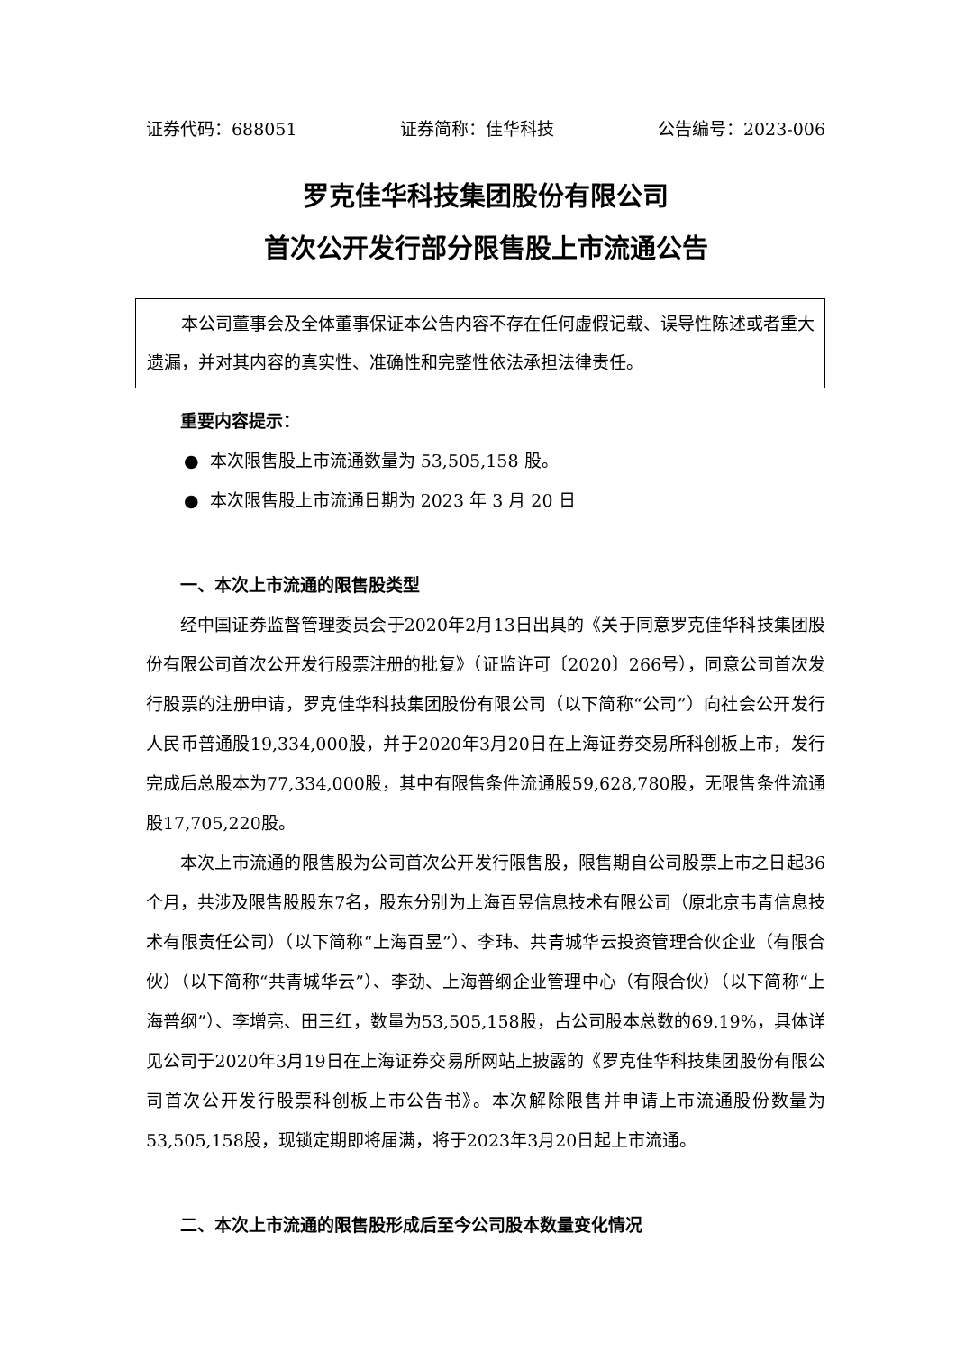证券代码：688051 证券简称：佳华科技 公告编号：2023-006
罗克佳华科技集团股份有限公司
首次公开发行部分限售股上市流通公告
本公司董事会及全体董事保证本公告内容不存在任何虚假记载、误导性陈述或者重大遗漏，并对其内容的真实性、准确性和完整性依法承担法律责任。
重要内容提示：
● 本次限售股上市流通数量为 53,505,158 股。
● 本次限售股上市流通日期为 2023 年 3 月 20 日
一、本次上市流通的限售股类型
经中国证券监督管理委员会于2020年2月13日出具的《关于同意罗克佳华科技集团股份有限公司首次公开发行股票注册的批复》（证监许可〔2020〕266号），同意公司首次发行股票的注册申请，罗克佳华科技集团股份有限公司（以下简称“公司”）向社会公开发行人民币普通股19,334,000股，并于2020年3月20日在上海证券交易所科创板上市，发行完成后总股本为77,334,000股，其中有限售条件流通股59,628,780股，无限售条件流通股17,705,220股。
本次上市流通的限售股为公司首次公开发行限售股，限售期自公司股票上市之日起36个月，共涉及限售股股东7名，股东分别为上海百昱信息技术有限公司（原北京韦青信息技术有限责任公司）（以下简称“上海百昱”）、李玮、共青城华云投资管理合伙企业（有限合伙）（以下简称“共青城华云”）、李劲、上海普纲企业管理中心（有限合伙）（以下简称“上海普纲”）、李增亮、田三红，数量为53,505,158股，占公司股本总数的69.19%，具体详见公司于2020年3月19日在上海证券交易所网站上披露的《罗克佳华科技集团股份有限公司首次公开发行股票科创板上市公告书》。本次解除限售并申请上市流通股份数量为53,505,158股，现锁定期即将届满，将于2023年3月20日起上市流通。
二、本次上市流通的限售股形成后至今公司股本数量变化情况